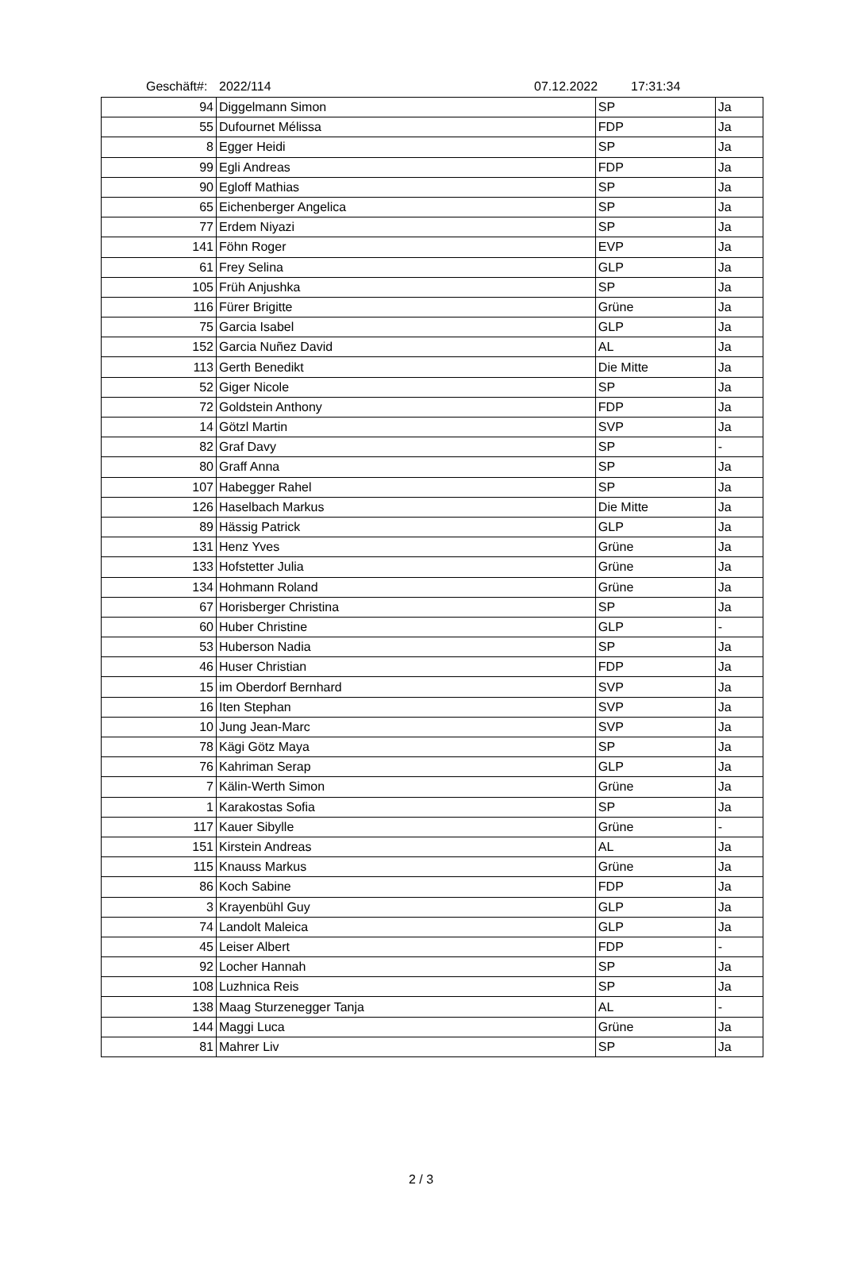Geschäft#: 2022/114 07.12.2022 17:31:34
| 94 | Diggelmann Simon | SP | Ja |
| 55 | Dufournet Mélissa | FDP | Ja |
| 8 | Egger Heidi | SP | Ja |
| 99 | Egli Andreas | FDP | Ja |
| 90 | Egloff Mathias | SP | Ja |
| 65 | Eichenberger Angelica | SP | Ja |
| 77 | Erdem Niyazi | SP | Ja |
| 141 | Föhn Roger | EVP | Ja |
| 61 | Frey Selina | GLP | Ja |
| 105 | Früh Anjushka | SP | Ja |
| 116 | Fürer Brigitte | Grüne | Ja |
| 75 | Garcia Isabel | GLP | Ja |
| 152 | Garcia Nuñez David | AL | Ja |
| 113 | Gerth Benedikt | Die Mitte | Ja |
| 52 | Giger Nicole | SP | Ja |
| 72 | Goldstein Anthony | FDP | Ja |
| 14 | Götzl Martin | SVP | Ja |
| 82 | Graf Davy | SP | - |
| 80 | Graff Anna | SP | Ja |
| 107 | Habegger Rahel | SP | Ja |
| 126 | Haselbach Markus | Die Mitte | Ja |
| 89 | Hässig Patrick | GLP | Ja |
| 131 | Henz Yves | Grüne | Ja |
| 133 | Hofstetter Julia | Grüne | Ja |
| 134 | Hohmann Roland | Grüne | Ja |
| 67 | Horisberger Christina | SP | Ja |
| 60 | Huber Christine | GLP | - |
| 53 | Huberson Nadia | SP | Ja |
| 46 | Huser Christian | FDP | Ja |
| 15 | im Oberdorf Bernhard | SVP | Ja |
| 16 | Iten Stephan | SVP | Ja |
| 10 | Jung Jean-Marc | SVP | Ja |
| 78 | Kägi Götz Maya | SP | Ja |
| 76 | Kahriman Serap | GLP | Ja |
| 7 | Kälin-Werth Simon | Grüne | Ja |
| 1 | Karakostas Sofia | SP | Ja |
| 117 | Kauer Sibylle | Grüne | - |
| 151 | Kirstein Andreas | AL | Ja |
| 115 | Knauss Markus | Grüne | Ja |
| 86 | Koch Sabine | FDP | Ja |
| 3 | Krayenbühl Guy | GLP | Ja |
| 74 | Landolt Maleica | GLP | Ja |
| 45 | Leiser Albert | FDP | - |
| 92 | Locher Hannah | SP | Ja |
| 108 | Luzhnica Reis | SP | Ja |
| 138 | Maag Sturzenegger Tanja | AL | - |
| 144 | Maggi Luca | Grüne | Ja |
| 81 | Mahrer Liv | SP | Ja |
2 / 3